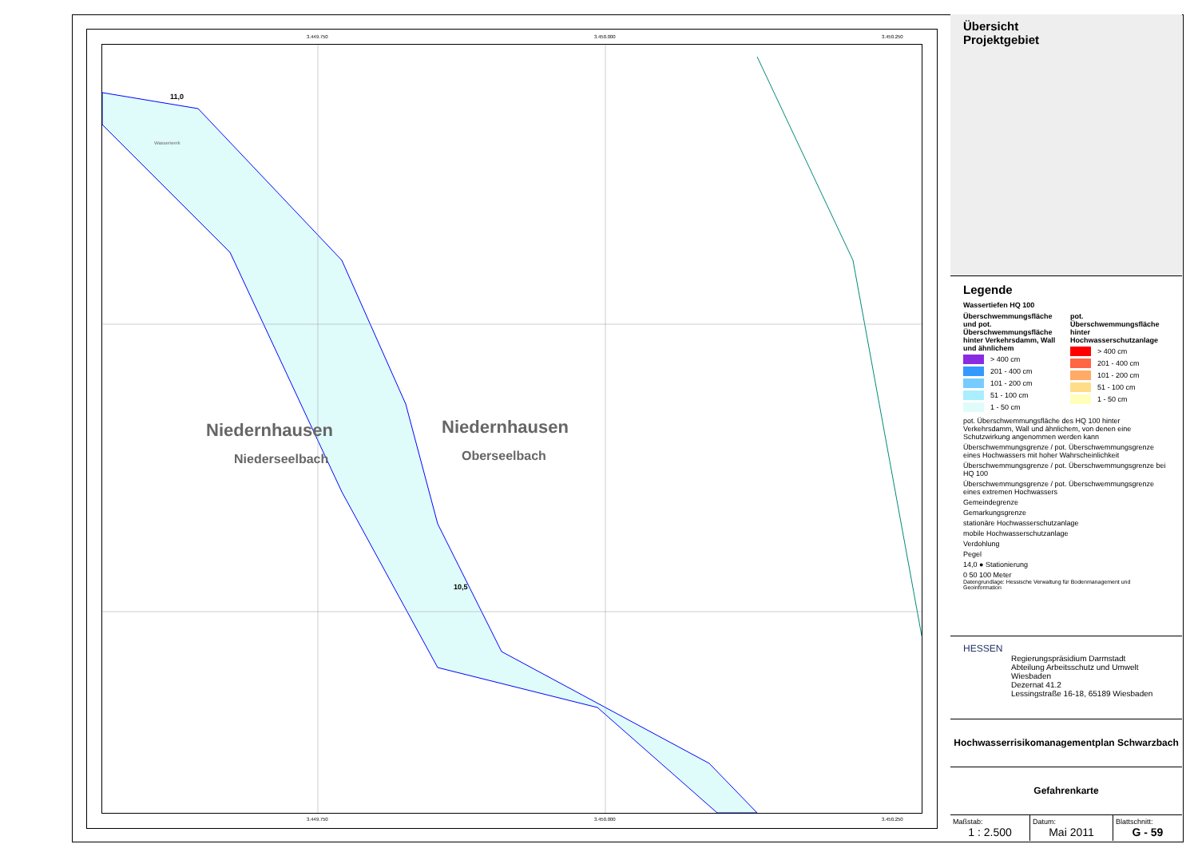3.449.750 3.450.000 3.450.250
Niedernhausen
Niederseelbach
Niedernhausen
Oberseelbach
11,0
10,5
Wasserwerk
3.449.750 3.450.000 3.450.250
Übersicht
Projektgebiet
Legende
Wassertiefen HQ 100
Überschwemmungsfläche und pot. Überschwemmungsfläche hinter Verkehrsdamm, Wall und ähnlichem
> 400 cm
201 - 400 cm
101 - 200 cm
51 - 100 cm
1 - 50 cm
pot. Überschwemmungsfläche hinter Hochwasserschutzanlage
> 400 cm
201 - 400 cm
101 - 200 cm
51 - 100 cm
1 - 50 cm
pot. Überschwemmungsfläche des HQ 100 hinter Verkehrsdamm, Wall und ähnlichem, von denen eine Schutzwirkung angenommen werden kann
Überschwemmungsgrenze / pot. Überschwemmungsgrenze eines Hochwassers mit hoher Wahrscheinlichkeit
Überschwemmungsgrenze / pot. Überschwemmungsgrenze bei HQ 100
Überschwemmungsgrenze / pot. Überschwemmungsgrenze eines extremen Hochwassers
Gemeindegrenze
Gemarkungsgrenze
stationäre Hochwasserschutzanlage
mobile Hochwasserschutzanlage
Verdohlung
Pegel
14,0 ● Stationierung
0 50 100 Meter
Datengrundlage: Hessische Verwaltung für Bodenmanagement und Geoinformation
HESSEN
Regierungspräsidium Darmstadt
Abteilung Arbeitsschutz und Umwelt Wiesbaden
Dezernat 41.2
Lessingstraße 16-18, 65189 Wiesbaden
Hochwasserrisikomanagementplan Schwarzbach
Gefahrenkarte
| Maßstab: 1 : 2.500 | Datum: Mai 2011 | Blattschnitt: G - 59 |